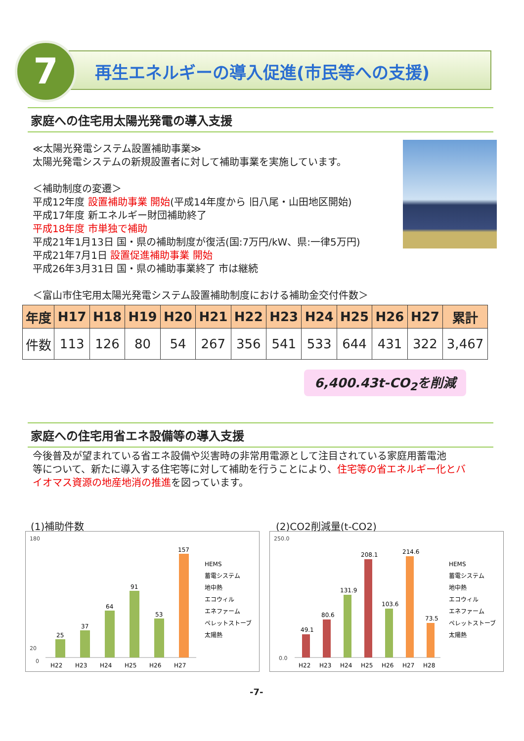7
再生エネルギーの導入促進(市民等への支援)
家庭への住宅用太陽光発電の導入支援
≪太陽光発電システム設置補助事業≫
太陽光発電システムの新規設置者に対して補助事業を実施しています。
＜補助制度の変遷＞
平成12年度 設置補助事業 開始(平成14年度から 旧八尾・山田地区開始)
平成17年度 新エネルギー財団補助終了
平成18年度 市単独で補助
平成21年1月13日 国・県の補助制度が復活(国:7万円/kW、県:一律5万円)
平成21年7月1日 設置促進補助事業 開始
平成26年3月31日 国・県の補助事業終了 市は継続
＜富山市住宅用太陽光発電システム設置補助制度における補助金交付件数＞
| 年度 | H17 | H18 | H19 | H20 | H21 | H22 | H23 | H24 | H25 | H26 | H27 | 累計 |
| --- | --- | --- | --- | --- | --- | --- | --- | --- | --- | --- | --- | --- |
| 件数 | 113 | 126 | 80 | 54 | 267 | 356 | 541 | 533 | 644 | 431 | 322 | 3,467 |
6,400.43t-CO<sub>2</sub>を削減
家庭への住宅用省エネ設備等の導入支援
今後普及が望まれている省エネ設備や災害時の非常用電源として注目されている家庭用蓄電池
等について、新たに導入する住宅等に対して補助を行うことにより、住宅等の省エネルギー化とバ
イオマス資源の地産地消の推進を図っています。
(1)補助件数
180
20
0
25
37
64
91
53
157
H22
H23
H24
H25
H26
H27
HEMS
蓄電システム
地中熱
エコウィル
エネファーム
ペレットストーブ
太陽熱
(2)CO2削減量(t-CO2)
250.0
0.0
49.1
80.6
131.9
208.1
103.6
214.6
73.5
H22
H23
H24
H25
H26
H27
H28
HEMS
蓄電システム
地中熱
エコウィル
エネファーム
ペレットストーブ
太陽熱
-7-